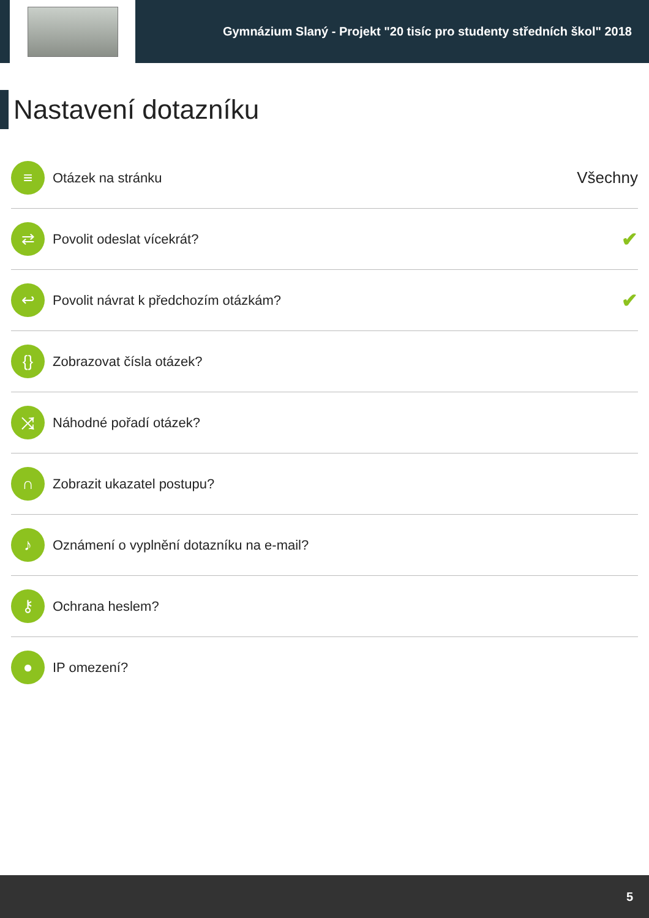Gymnázium Slaný - Projekt "20 tisíc pro studenty středních škol" 2018
Nastavení dotazníku
≡
Otázek na stránku
Všechny
⇄
Povolit odeslat vícekrát?
✔
↩
Povolit návrat k předchozím otázkám?
✔
{}
Zobrazovat čísla otázek?
⤨
Náhodné pořadí otázek?
∩
Zobrazit ukazatel postupu?
♪
Oznámení o vyplnění dotazníku na e-mail?
⚷
Ochrana heslem?
●
IP omezení?
5